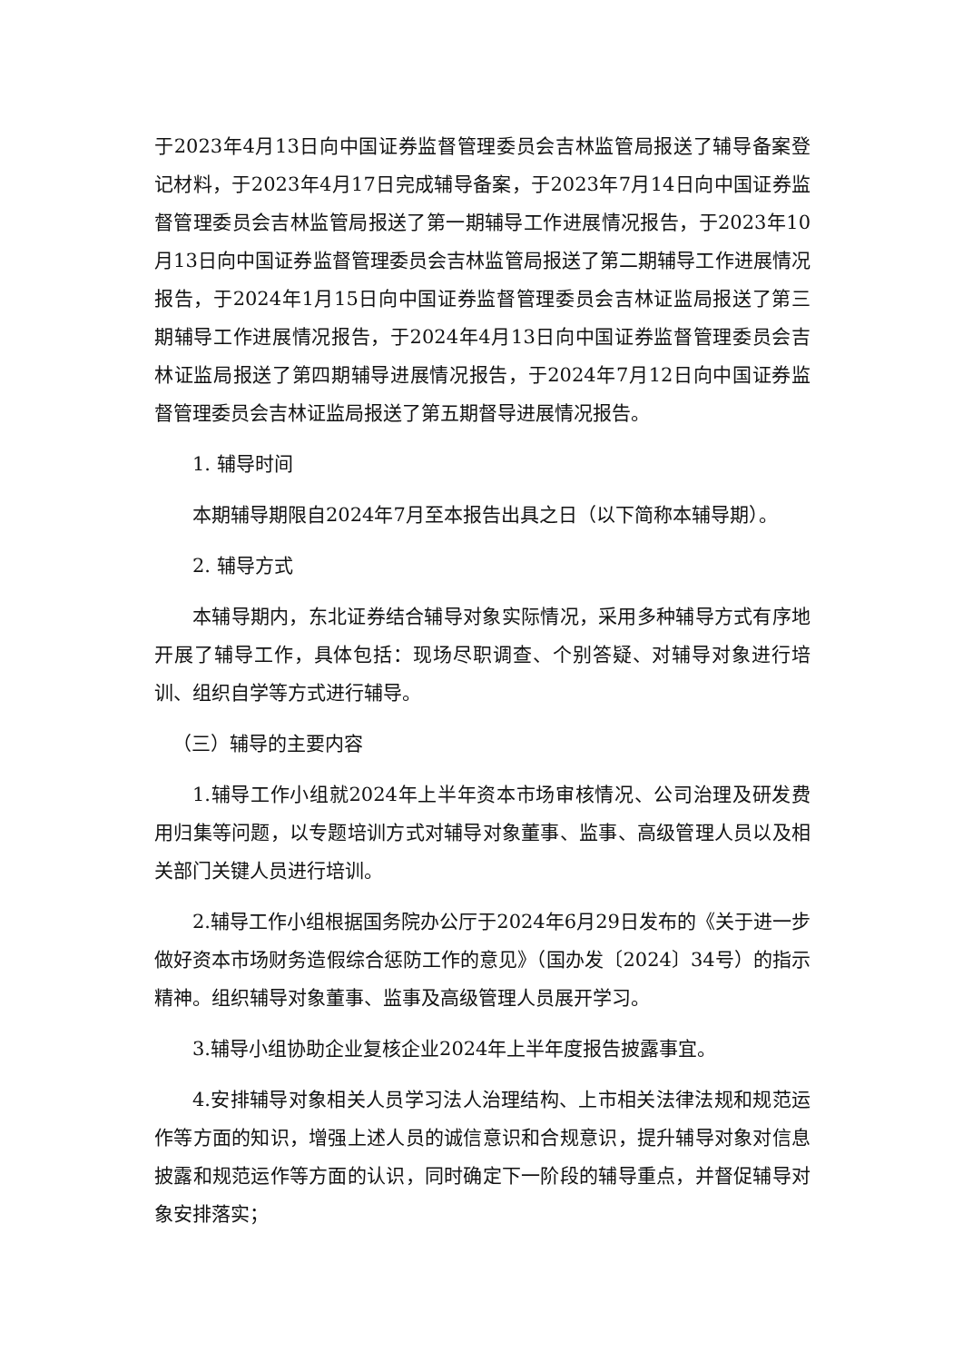于2023年4月13日向中国证券监督管理委员会吉林监管局报送了辅导备案登记材料，于2023年4月17日完成辅导备案，于2023年7月14日向中国证券监督管理委员会吉林监管局报送了第一期辅导工作进展情况报告，于2023年10月13日向中国证券监督管理委员会吉林监管局报送了第二期辅导工作进展情况报告，于2024年1月15日向中国证券监督管理委员会吉林证监局报送了第三期辅导工作进展情况报告，于2024年4月13日向中国证券监督管理委员会吉林证监局报送了第四期辅导进展情况报告，于2024年7月12日向中国证券监督管理委员会吉林证监局报送了第五期督导进展情况报告。
1. 辅导时间
本期辅导期限自2024年7月至本报告出具之日（以下简称本辅导期）。
2. 辅导方式
本辅导期内，东北证券结合辅导对象实际情况，采用多种辅导方式有序地开展了辅导工作，具体包括：现场尽职调查、个别答疑、对辅导对象进行培训、组织自学等方式进行辅导。
（三）辅导的主要内容
1.辅导工作小组就2024年上半年资本市场审核情况、公司治理及研发费用归集等问题，以专题培训方式对辅导对象董事、监事、高级管理人员以及相关部门关键人员进行培训。
2.辅导工作小组根据国务院办公厅于2024年6月29日发布的《关于进一步做好资本市场财务造假综合惩防工作的意见》（国办发〔2024〕34号）的指示精神。组织辅导对象董事、监事及高级管理人员展开学习。
3.辅导小组协助企业复核企业2024年上半年度报告披露事宜。
4.安排辅导对象相关人员学习法人治理结构、上市相关法律法规和规范运作等方面的知识，增强上述人员的诚信意识和合规意识，提升辅导对象对信息披露和规范运作等方面的认识，同时确定下一阶段的辅导重点，并督促辅导对象安排落实；